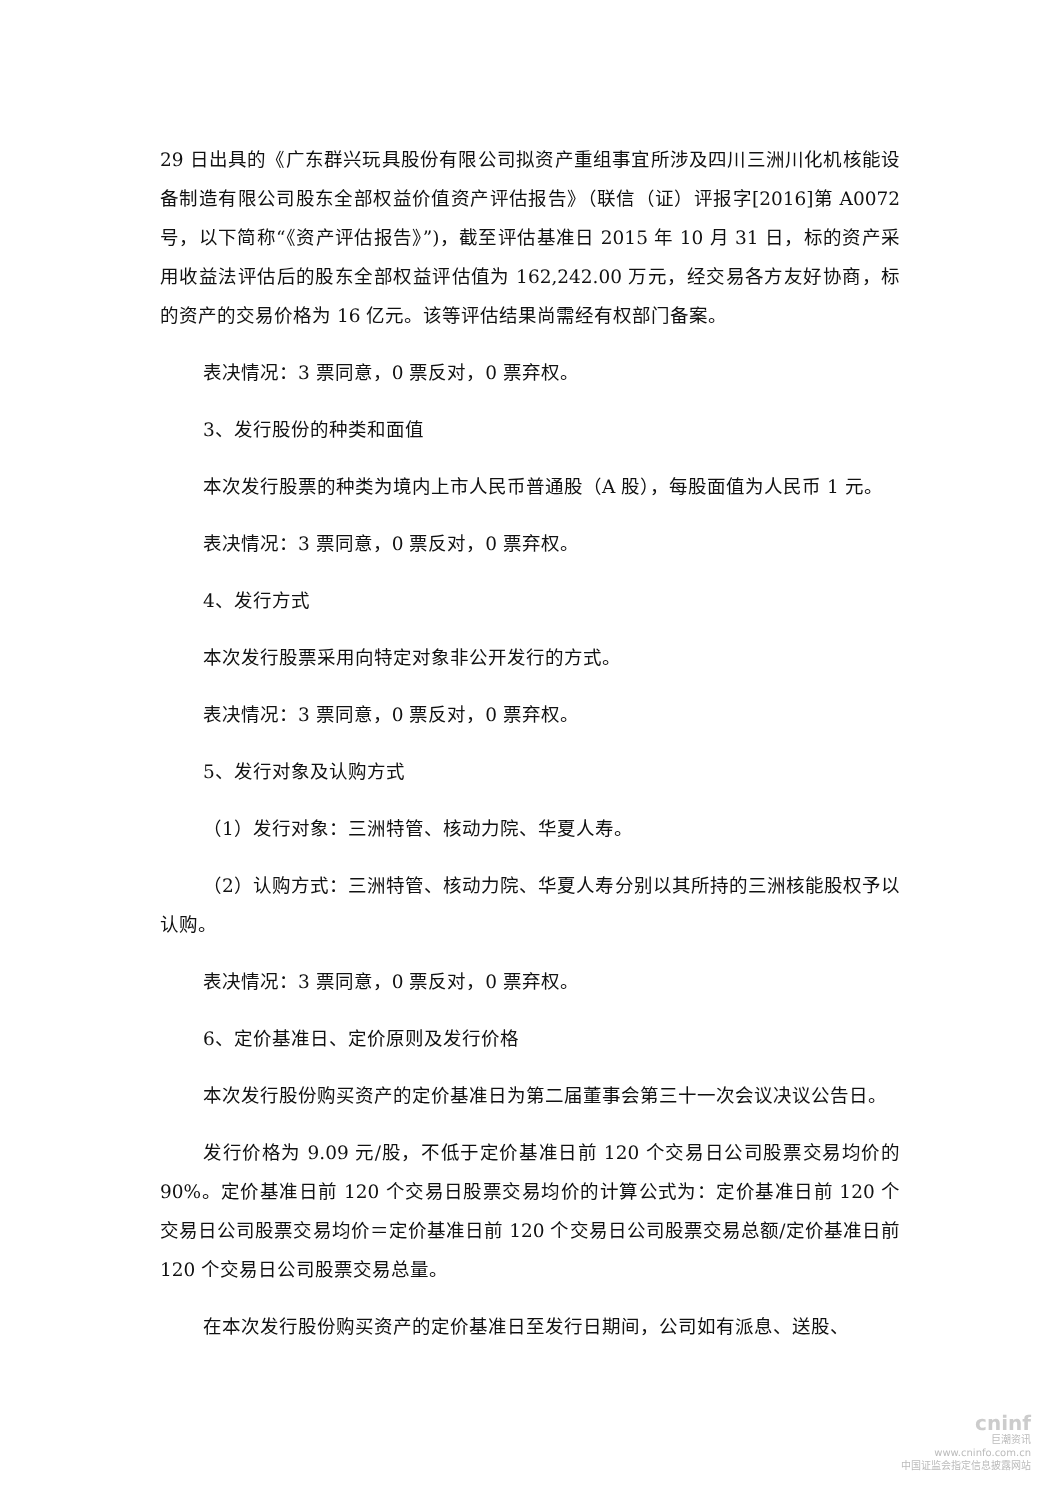29 日出具的《广东群兴玩具股份有限公司拟资产重组事宜所涉及四川三洲川化机核能设备制造有限公司股东全部权益价值资产评估报告》（联信（证）评报字[2016]第 A0072 号，以下简称“《资产评估报告》”)，截至评估基准日 2015 年 10 月 31 日，标的资产采用收益法评估后的股东全部权益评估值为 162,242.00 万元，经交易各方友好协商，标的资产的交易价格为 16 亿元。该等评估结果尚需经有权部门备案。
表决情况：3 票同意，0 票反对，0 票弃权。
3、发行股份的种类和面值
本次发行股票的种类为境内上市人民币普通股（A 股），每股面值为人民币 1 元。
表决情况：3 票同意，0 票反对，0 票弃权。
4、发行方式
本次发行股票采用向特定对象非公开发行的方式。
表决情况：3 票同意，0 票反对，0 票弃权。
5、发行对象及认购方式
（1）发行对象：三洲特管、核动力院、华夏人寿。
（2）认购方式：三洲特管、核动力院、华夏人寿分别以其所持的三洲核能股权予以认购。
表决情况：3 票同意，0 票反对，0 票弃权。
6、定价基准日、定价原则及发行价格
本次发行股份购买资产的定价基准日为第二届董事会第三十一次会议决议公告日。
发行价格为 9.09 元/股，不低于定价基准日前 120 个交易日公司股票交易均价的 90%。定价基准日前 120 个交易日股票交易均价的计算公式为：定价基准日前 120 个交易日公司股票交易均价＝定价基准日前 120 个交易日公司股票交易总额/定价基准日前 120 个交易日公司股票交易总量。
在本次发行股份购买资产的定价基准日至发行日期间，公司如有派息、送股、
cninf
巨潮资讯
www.cninfo.com.cn
中国证监会指定信息披露网站